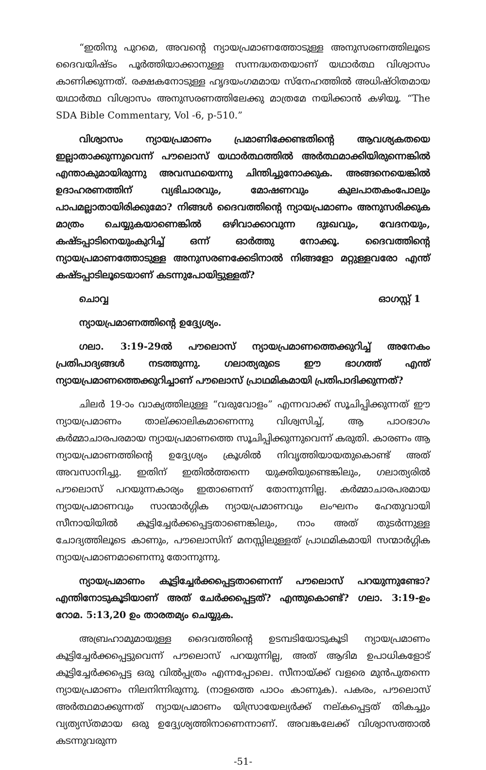“ഇതിനു പുറമെ, അവന്റെ ന്യായപ്രമാണത്തോടുള്ള അനുസരണത്തിലൂടെ ദൈവയിഷ്ടം പൂർത്തിയാക്കാനുള്ള സന്നദ്ധതതയാണ് യഥാർത്ഥ വിശ്വാസം കാണിക്കുന്നത്. രക്ഷകനോടുള്ള ഹൃദയംഗമമായ സ്നേഹത്തിൽ അധിഷ്ഠിതമായ യഥാർത്ഥ വിശ്വാസം അനുസരണത്തിലേക്കു മാത്രമേ നയിക്കാൻ കഴിയൂ. “The SDA Bible Commentary, Vol -6, p-510.”
വിശ്വാസം ന്യായപ്രമാണം പ്രമാണിക്കേണ്ടതിന്റെ ആവശ്യകതയെ ഇല്ലാതാക്കുന്നുവെന്ന് പൗലൊസ് യഥാർത്ഥത്തിൽ അർത്ഥമാക്കിയിരുന്നെങ്കിൽ എന്താകുമായിരുന്നു അവസ്ഥയെന്നു ചിന്തിച്ചുനോക്കുക. അങ്ങനെയെങ്കിൽ ഉദാഹരണത്തിന് വ്യഭിചാരവും, മോഷണവും കുലപാതകംപോലും പാപമല്ലാതായിരിക്കുമോ? നിങ്ങൾ ദൈവത്തിന്റെ ന്യായപ്രമാണം അനുസരിക്കുക മാത്രം ചെയ്യുകയാണെങ്കിൽ ഒഴിവാക്കാവുന്ന ദുഃഖവും, വേദനയും, കഷ്ടപ്പാടിനെയുംകുറിച്ച് ഒന്ന് ഓർത്തു നോക്കൂ. ദൈവത്തിന്റെ ന്യായപ്രമാണത്തോടുള്ള അനുസരണക്കേടിനാൽ നിങ്ങളോ മറ്റുള്ളവരോ എന്ത് കഷ്ടപ്പാടിലൂടെയാണ് കടന്നുപോയിട്ടുള്ളത്?
ചൊവ്വ ഓഗസ്റ്റ് 1
ന്യായപ്രമാണത്തിന്റെ ഉദ്ദ്യേശ്യം.
ഗലാ. 3:19-29ൽ പൗലൊസ് ന്യായപ്രമാണത്തെക്കുറിച്ച് അനേകം പ്രതിപാദ്യങ്ങൾ നടത്തുന്നു. ഗലാത്യരുടെ ഈ ഭാഗത്ത് എന്ത് ന്യായപ്രമാണത്തെക്കുറിച്ചാണ് പൗലൊസ് പ്രാഥമികമായി പ്രതിപാദിക്കുന്നത്?
ചിലർ 19-ാം വാക്യത്തിലുള്ള “വരുവോളം” എന്നവാക്ക് സൂചിപ്പിക്കുന്നത് ഈ ന്യായപ്രമാണം താല്ക്കാലികമാണെന്നു വിശ്വസിച്ച്, ആ പാഠഭാഗം കർമ്മാചാരപരമായ ന്യായപ്രമാണത്തെ സൂചിപ്പിക്കുന്നുവെന്ന് കരുതി. കാരണം ആ ന്യായപ്രമാണത്തിന്റെ ഉദ്ദ്യേശ്യം ക്രൂശിൽ നിവൃത്തിയായതുകൊണ്ട് അത് അവസാനിച്ചു. ഇതിന് ഇതിൽത്തന്നെ യുക്തിയുണ്ടെങ്കിലും, ഗലാത്യരിൽ പൗലൊസ് പറയുന്നകാര്യം ഇതാണെന്ന് തോന്നുന്നില്ല. കർമ്മാചാരപരമായ ന്യായപ്രമാണവും സാന്മാർഗ്ഗിക ന്യായപ്രമാണവും ലംഘനം ഹേതുവായി സീനായിയിൽ കൂട്ടിച്ചേർക്കപ്പെട്ടതാണെങ്കിലും, നാം അത് തുടർന്നുള്ള ചോദ്യത്തിലൂടെ കാണും, പൗലൊസിന് മനസ്സിലുള്ളത് പ്രാഥമികമായി സന്മാർഗ്ഗിക ന്യായപ്രമാണമാണെന്നു തോന്നുന്നു.
ന്യായപ്രമാണം കൂട്ടിച്ചേർക്കപ്പെട്ടതാണെന്ന് പൗലൊസ് പറയുന്നുണ്ടോ? എന്തിനോടുകൂടിയാണ് അത് ചേർക്കപ്പെട്ടത്? എന്തുകൊണ്ട്? ഗലാ. 3:19-ഉം റോമ. 5:13,20 ഉം താരതമ്യം ചെയ്യുക.
അബ്രഹാമുമായുള്ള ദൈവത്തിന്റെ ഉടമ്പടിയോടുകൂടി ന്യായപ്രമാണം കൂട്ടിച്ചേർക്കപ്പെട്ടുവെന്ന് പൗലൊസ് പറയുന്നില്ല, അത് ആദിമ ഉപാധികളോട് കൂട്ടിച്ചേർക്കപ്പെട്ട ഒരു വിൽപ്പത്രം എന്നപ്പോലെ. സീനായ്ക്ക് വളരെ മുൻപുതന്നെ ന്യായപ്രമാണം നിലനിന്നിരുന്നു. (നാളത്തെ പാഠം കാണുക). പകരം, പൗലൊസ് അർത്ഥമാക്കുന്നത് ന്യായപ്രമാണം യിസ്രായേല്യർക്ക് നല്കപ്പെട്ടത് തികച്ചും വ്യത്യസ്തമായ ഒരു ഉദ്ദ്യേശ്യത്തിനാണെന്നാണ്. അവങ്കലേക്ക് വിശ്വാസത്താൽ കടന്നുവരുന്ന
-51-